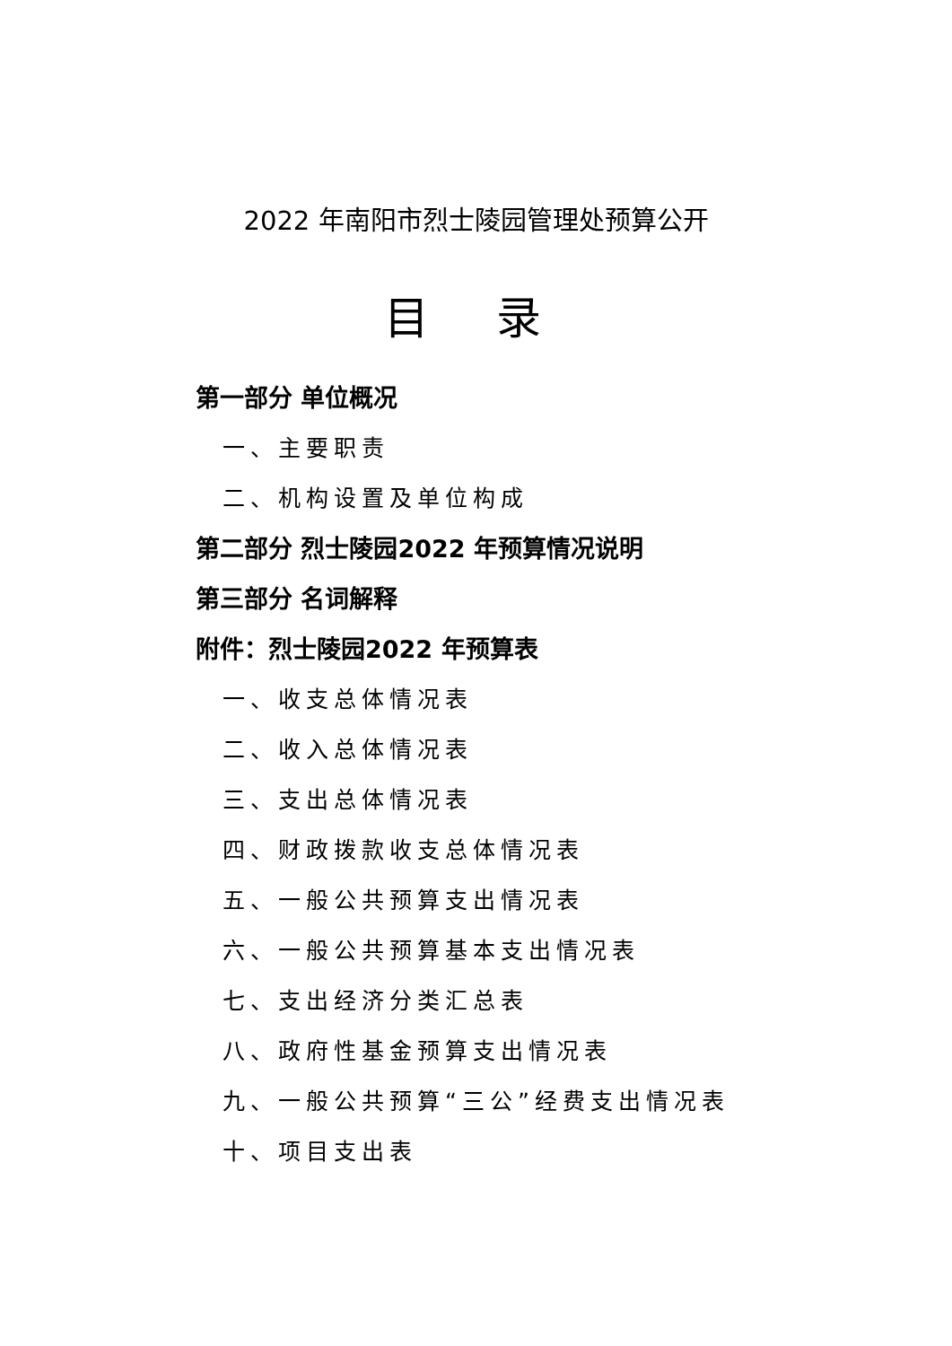2022 年南阳市烈士陵园管理处预算公开
目 录
第一部分 单位概况
一、主要职责
二、机构设置及单位构成
第二部分 烈士陵园2022 年预算情况说明
第三部分 名词解释
附件：烈士陵园2022 年预算表
一、收支总体情况表
二、收入总体情况表
三、支出总体情况表
四、财政拨款收支总体情况表
五、一般公共预算支出情况表
六、一般公共预算基本支出情况表
七、支出经济分类汇总表
八、政府性基金预算支出情况表
九、一般公共预算“三公”经费支出情况表
十、项目支出表